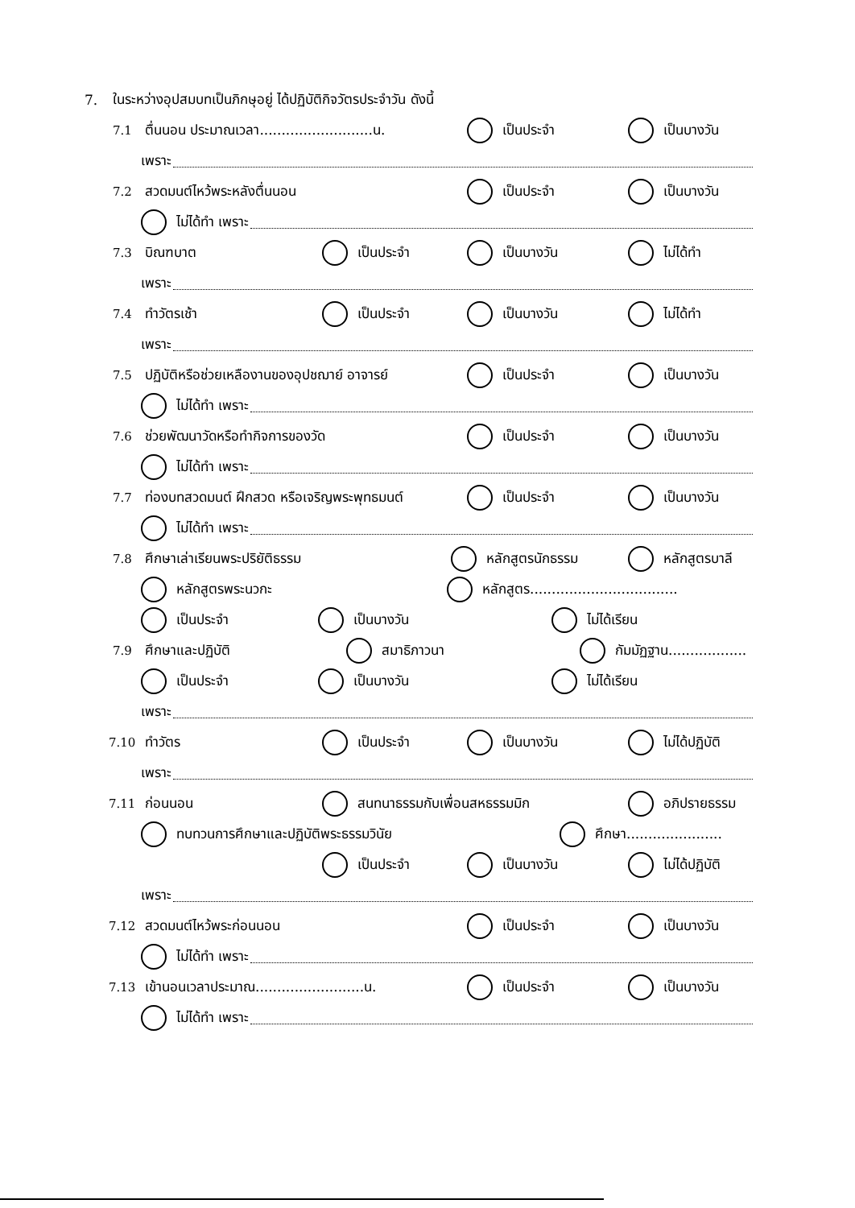7. ในระหว่างอุปสมบทเป็นภิกษุอยู่ ได้ปฏิบัติกิจวัตรประจำวัน ดังนี้
7.1 ตื่นนอน ประมาณเวลา..........................น. เป็นประจำ เป็นบางวัน
เพราะ
7.2 สวดมนต์ไหว้พระหลังตื่นนอน เป็นประจำ เป็นบางวัน
ไม่ได้ทำ เพราะ
7.3 บิณฑบาต เป็นประจำ เป็นบางวัน ไม่ได้ทำ
เพราะ
7.4 ทำวัตรเช้า เป็นประจำ เป็นบางวัน ไม่ได้ทำ
เพราะ
7.5 ปฏิบัติหรือช่วยเหลืองานของอุปชฌาย์ อาจารย์ เป็นประจำ เป็นบางวัน
ไม่ได้ทำ เพราะ
7.6 ช่วยพัฒนาวัดหรือทำกิจการของวัด เป็นประจำ เป็นบางวัน
ไม่ได้ทำ เพราะ
7.7 ท่องบทสวดมนต์ ฝึกสวด หรือเจริญพระพุทธมนต์ เป็นประจำ เป็นบางวัน
ไม่ได้ทำ เพราะ
7.8 ศึกษาเล่าเรียนพระปริยัติธรรม หลักสูตรนักธรรม หลักสูตรบาลี
หลักสูตรพระนวกะ หลักสูตร..................................
เป็นประจำ เป็นบางวัน ไม่ได้เรียน
7.9 ศึกษาและปฏิบัติ สมาธิภาวนา กัมมัฏฐาน..................
เป็นประจำ เป็นบางวัน ไม่ได้เรียน
เพราะ
7.10 ทำวัตร เป็นประจำ เป็นบางวัน ไม่ได้ปฏิบัติ
เพราะ
7.11 ก่อนนอน สนทนาธรรมกับเพื่อนสหธรรมมิก อภิปรายธรรม
ทบทวนการศึกษาและปฏิบัติพระธรรมวินัย ศึกษา......................
เป็นประจำ เป็นบางวัน ไม่ได้ปฏิบัติ
เพราะ
7.12 สวดมนต์ไหว้พระก่อนนอน เป็นประจำ เป็นบางวัน
ไม่ได้ทำ เพราะ
7.13 เข้านอนเวลาประมาณ.........................น. เป็นประจำ เป็นบางวัน
ไม่ได้ทำ เพราะ